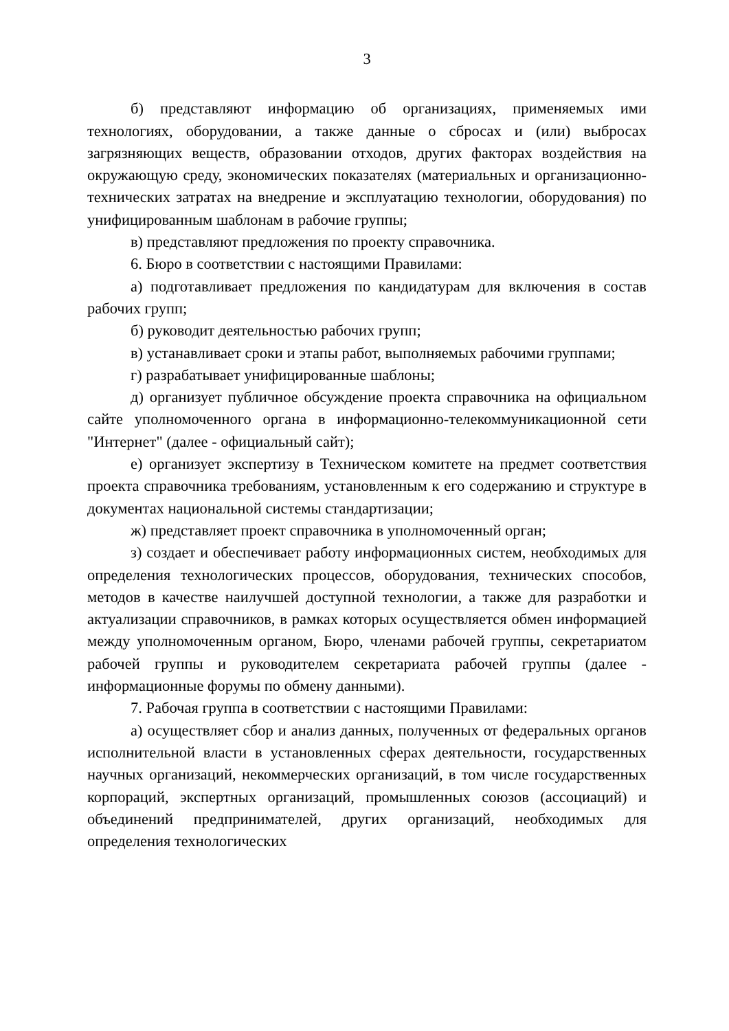3
б) представляют информацию об организациях, применяемых ими технологиях, оборудовании, а также данные о сбросах и (или) выбросах загрязняющих веществ, образовании отходов, других факторах воздействия на окружающую среду, экономических показателях (материальных и организационно-технических затратах на внедрение и эксплуатацию технологии, оборудования) по унифицированным шаблонам в рабочие группы;
в) представляют предложения по проекту справочника.
6. Бюро в соответствии с настоящими Правилами:
а) подготавливает предложения по кандидатурам для включения в состав рабочих групп;
б) руководит деятельностью рабочих групп;
в) устанавливает сроки и этапы работ, выполняемых рабочими группами;
г) разрабатывает унифицированные шаблоны;
д) организует публичное обсуждение проекта справочника на официальном сайте уполномоченного органа в информационно-телекоммуникационной сети "Интернет" (далее - официальный сайт);
е) организует экспертизу в Техническом комитете на предмет соответствия проекта справочника требованиям, установленным к его содержанию и структуре в документах национальной системы стандартизации;
ж) представляет проект справочника в уполномоченный орган;
з) создает и обеспечивает работу информационных систем, необходимых для определения технологических процессов, оборудования, технических способов, методов в качестве наилучшей доступной технологии, а также для разработки и актуализации справочников, в рамках которых осуществляется обмен информацией между уполномоченным органом, Бюро, членами рабочей группы, секретариатом рабочей группы и руководителем секретариата рабочей группы (далее - информационные форумы по обмену данными).
7. Рабочая группа в соответствии с настоящими Правилами:
а) осуществляет сбор и анализ данных, полученных от федеральных органов исполнительной власти в установленных сферах деятельности, государственных научных организаций, некоммерческих организаций, в том числе государственных корпораций, экспертных организаций, промышленных союзов (ассоциаций) и объединений предпринимателей, других организаций, необходимых для определения технологических